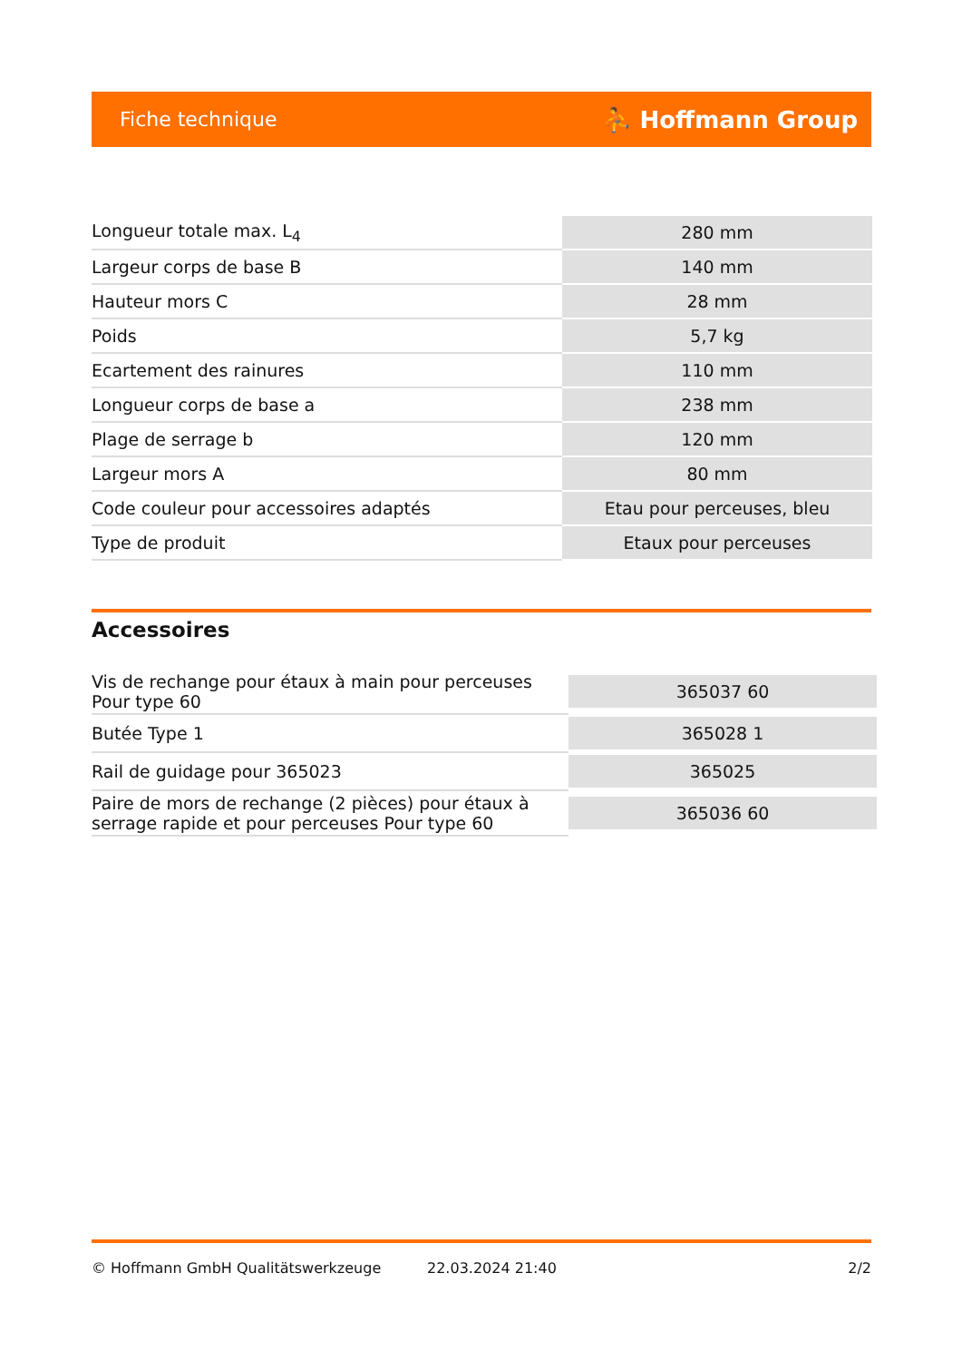Fiche technique ⛹ Hoffmann Group
| Longueur totale max. L<sub>4</sub> | 280 mm |
| Largeur corps de base B | 140 mm |
| Hauteur mors C | 28 mm |
| Poids | 5,7 kg |
| Ecartement des rainures | 110 mm |
| Longueur corps de base a | 238 mm |
| Plage de serrage b | 120 mm |
| Largeur mors A | 80 mm |
| Code couleur pour accessoires adaptés | Etau pour perceuses, bleu |
| Type de produit | Etaux pour perceuses |
Accessoires
| Vis de rechange pour étaux à main pour perceuses Pour type 60 | 365037 60 |
| Butée Type 1 | 365028 1 |
| Rail de guidage pour 365023 | 365025 |
| Paire de mors de rechange (2 pièces) pour étaux à serrage rapide et pour perceuses Pour type 60 | 365036 60 |
© Hoffmann GmbH Qualitätswerkzeuge 22.03.2024 21:40 2/2